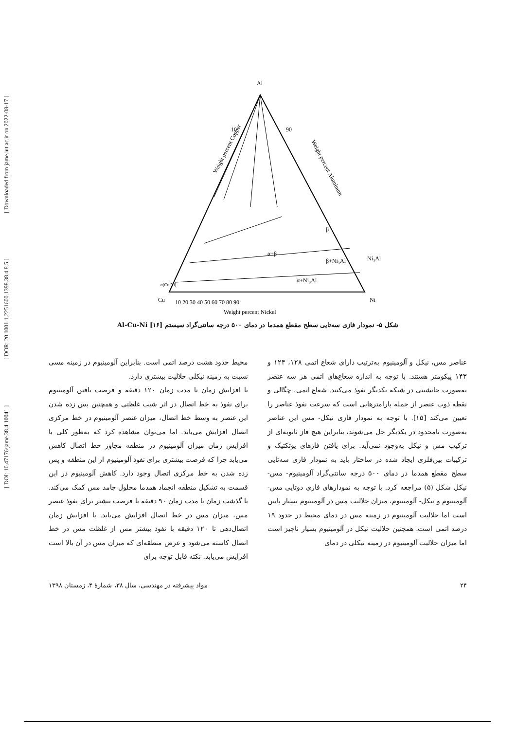[ DOI: 10.47176/jame.38.4.10041 ] [ DOR: 20.1001.1.2251600.1398.38.4.8.5 ] [ Downloaded from jame.iut.ac.ir on 2022-08-17 ]
Al
10
90
Weight percent Copper
Weight percent Aluminum
β
β+Ni₃Al
Ni₃Al
α+β
α+Ni₃Al
α(Cu,Ni)
Cu
Ni
10 20 30 40 50 60 70 80 90
Weight percent Nickel
شکل ۵- نمودار فازی سه‌تایی سطح مقطع همدما در دمای ۵۰۰ درجه سانتی‌گراد سیستم Al-Cu-Ni [۱۶]
عناصر مس، نیکل و آلومینیوم به‌ترتیب دارای شعاع اتمی ۱۲۸، ۱۲۴ و ۱۴۳ پیکومتر هستند. با توجه به اندازه شعاع‌های اتمی هر سه عنصر به‌صورت جانشینی در شبکه یکدیگر نفوذ می‌کنند. شعاع اتمی، چگالی و نقطه ذوب عنصر از جمله پارامترهایی است که سرعت نفوذ عناصر را تعیین می‌کند [۱۵]. با توجه به نمودار فازی نیکل- مس این عناصر به‌صورت نامحدود در یکدیگر حل می‌شوند، بنابراین هیچ فاز ثانویه‌ای از ترکیب مس و نیکل به‌وجود نمی‌آید. برای یافتن فازهای یوتکتیک و ترکیبات بین‌فلزی ایجاد شده در ساختار باید به نمودار فازی سه‌تایی سطح مقطع همدما در دمای ۵۰۰ درجه سانتی‌گراد آلومینیوم- مس- نیکل شکل (۵) مراجعه کرد. با توجه به نمودارهای فازی دوتایی مس- آلومینیوم و نیکل- آلومینیوم، میزان حلالیت مس در آلومینیوم بسیار پایین است اما حلالیت آلومینیوم در زمینه مس در دمای محیط در حدود ۱۹ درصد اتمی است. همچنین حلالیت نیکل در آلومینیوم بسیار ناچیز است اما میزان حلالیت آلومینیوم در زمینه نیکلی در دمای
محیط حدود هشت درصد اتمی است. بنابراین آلومینیوم در زمینه مسی نسبت به زمینه نیکلی حلالیت بیشتری دارد.
با افزایش زمان تا مدت زمان ۱۲۰ دقیقه و فرصت یافتن آلومینیوم برای نفوذ به خط اتصال در اثر شیب غلظتی و همچنین پس زده شدن این عنصر به وسط خط اتصال، میزان عنصر آلومینیوم در خط مرکزی اتصال افزایش می‌یابد. اما می‌توان مشاهده کرد که به‌طور کلی با افزایش زمان میزان آلومینیوم در منطقه مجاور خط اتصال کاهش می‌یابد چرا که فرصت بیشتری برای نفوذ آلومینیوم از این منطقه و پس زده شدن به خط مرکزی اتصال وجود دارد. کاهش آلومینیوم در این قسمت به تشکیل منطقه انجماد همدما محلول جامد مس کمک می‌کند. با گذشت زمان تا مدت زمان ۹۰ دقیقه با فرصت بیشتر برای نفوذ عنصر مس، میزان مس در خط اتصال افزایش می‌یابد. با افزایش زمان اتصال‌دهی تا ۱۲۰ دقیقه با نفوذ بیشتر مس از غلظت مس در خط اتصال کاسته می‌شود و عرض منطقه‌ای که میزان مس در آن بالا است افزایش می‌یابد. نکته قابل توجه برای
۲۴ مواد پیشرفته در مهندسی، سال ۳۸، شمارهٔ ۴، زمستان ۱۳۹۸